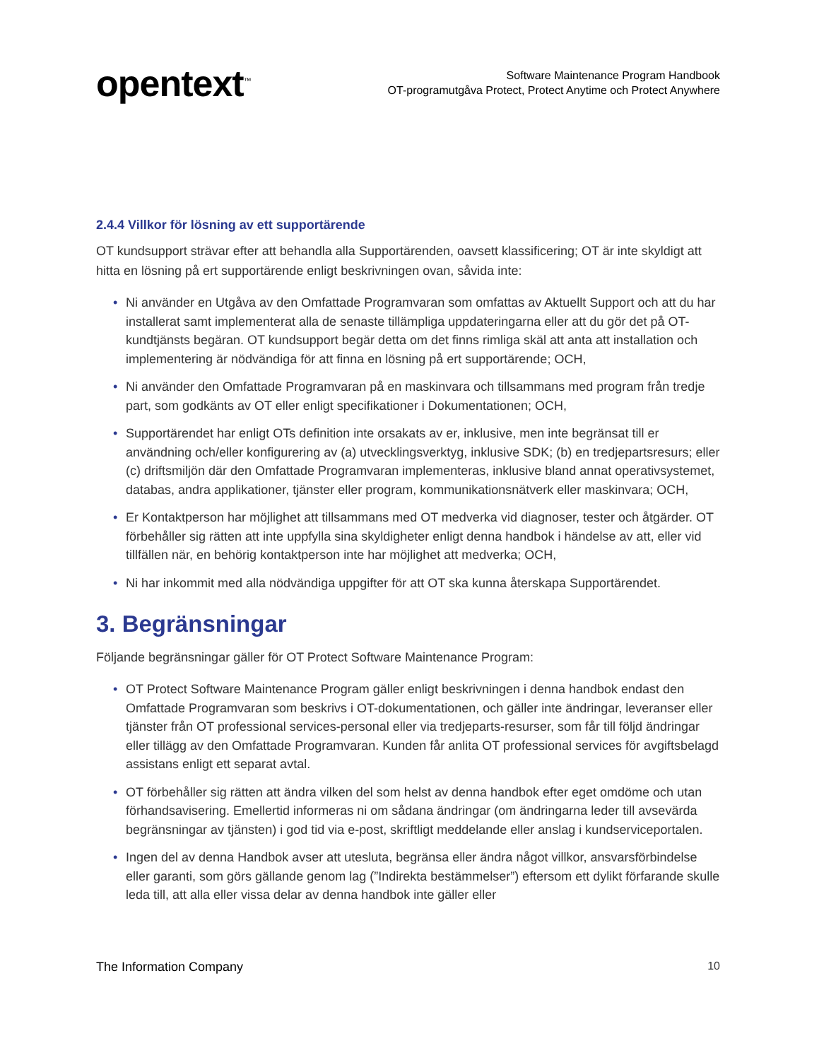opentext<sup>™</sup>
Software Maintenance Program Handbook
OT-programutgåva Protect, Protect Anytime och Protect Anywhere
2.4.4 Villkor för lösning av ett supportärende
OT kundsupport strävar efter att behandla alla Supportärenden, oavsett klassificering; OT är inte skyldigt att hitta en lösning på ert supportärende enligt beskrivningen ovan, såvida inte:
• Ni använder en Utgåva av den Omfattade Programvaran som omfattas av Aktuellt Support och att du har installerat samt implementerat alla de senaste tillämpliga uppdateringarna eller att du gör det på OT- kundtjänsts begäran. OT kundsupport begär detta om det finns rimliga skäl att anta att installation och implementering är nödvändiga för att finna en lösning på ert supportärende; OCH,
• Ni använder den Omfattade Programvaran på en maskinvara och tillsammans med program från tredje part, som godkänts av OT eller enligt specifikationer i Dokumentationen; OCH,
• Supportärendet har enligt OTs definition inte orsakats av er, inklusive, men inte begränsat till er användning och/eller konfigurering av (a) utvecklingsverktyg, inklusive SDK; (b) en tredjepartsresurs; eller (c) driftsmiljön där den Omfattade Programvaran implementeras, inklusive bland annat operativsystemet, databas, andra applikationer, tjänster eller program, kommunikationsnätverk eller maskinvara; OCH,
• Er Kontaktperson har möjlighet att tillsammans med OT medverka vid diagnoser, tester och åtgärder. OT förbehåller sig rätten att inte uppfylla sina skyldigheter enligt denna handbok i händelse av att, eller vid tillfällen när, en behörig kontaktperson inte har möjlighet att medverka; OCH,
• Ni har inkommit med alla nödvändiga uppgifter för att OT ska kunna återskapa Supportärendet.
3. Begränsningar
Följande begränsningar gäller för OT Protect Software Maintenance Program:
• OT Protect Software Maintenance Program gäller enligt beskrivningen i denna handbok endast den Omfattade Programvaran som beskrivs i OT-dokumentationen, och gäller inte ändringar, leveranser eller tjänster från OT professional services-personal eller via tredjeparts-resurser, som får till följd ändringar eller tillägg av den Omfattade Programvaran. Kunden får anlita OT professional services för avgiftsbelagd assistans enligt ett separat avtal.
• OT förbehåller sig rätten att ändra vilken del som helst av denna handbok efter eget omdöme och utan förhandsavisering. Emellertid informeras ni om sådana ändringar (om ändringarna leder till avsevärda begränsningar av tjänsten) i god tid via e-post, skriftligt meddelande eller anslag i kundserviceportalen.
• Ingen del av denna Handbok avser att utesluta, begränsa eller ändra något villkor, ansvarsförbindelse eller garanti, som görs gällande genom lag (”Indirekta bestämmelser”) eftersom ett dylikt förfarande skulle leda till, att alla eller vissa delar av denna handbok inte gäller eller
The Information Company 10